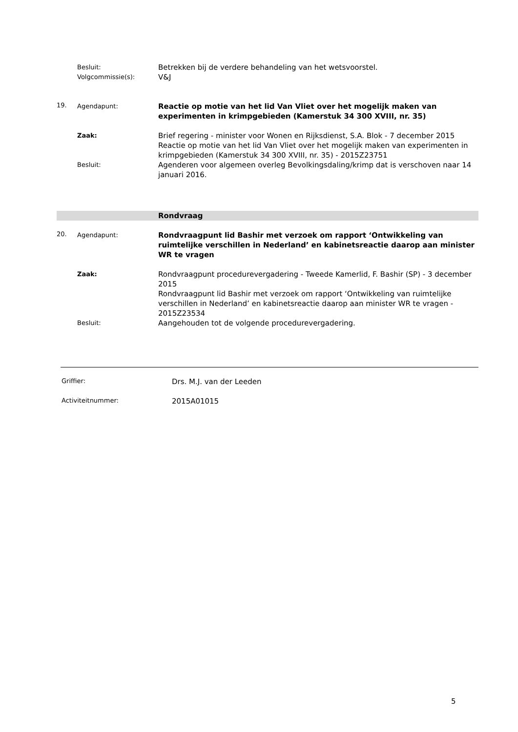Besluit:
Betrekken bij de verdere behandeling van het wetsvoorstel.
Volgcommissie(s):
V&J
19. Agendapunt:
Reactie op motie van het lid Van Vliet over het mogelijk maken van experimenten in krimpgebieden (Kamerstuk 34 300 XVIII, nr. 35)
Zaak:
Brief regering - minister voor Wonen en Rijksdienst, S.A. Blok - 7 december 2015
Reactie op motie van het lid Van Vliet over het mogelijk maken van experimenten in krimpgebieden (Kamerstuk 34 300 XVIII, nr. 35) - 2015Z23751
Besluit:
Agenderen voor algemeen overleg Bevolkingsdaling/krimp dat is verschoven naar 14 januari 2016.
Rondvraag
20. Agendapunt:
Rondvraagpunt lid Bashir met verzoek om rapport ‘Ontwikkeling van ruimtelijke verschillen in Nederland’ en kabinetsreactie daarop aan minister WR te vragen
Zaak:
Rondvraagpunt procedurevergadering - Tweede Kamerlid, F. Bashir (SP) - 3 december 2015
Rondvraagpunt lid Bashir met verzoek om rapport ‘Ontwikkeling van ruimtelijke verschillen in Nederland’ en kabinetsreactie daarop aan minister WR te vragen - 2015Z23534
Besluit:
Aangehouden tot de volgende procedurevergadering.
Griffier:
Drs. M.J. van der Leeden
Activiteitnummer:
2015A01015
5